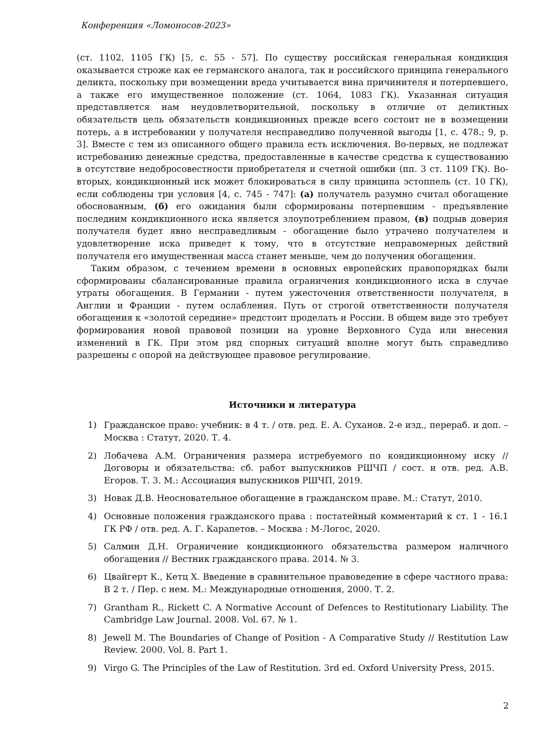Конференция «Ломоносов-2023»
(ст. 1102, 1105 ГК) [5, с. 55 - 57]. По существу российская генеральная кондикция оказывается строже как ее германского аналога, так и российского принципа генерального деликта, поскольку при возмещении вреда учитывается вина причинителя и потерпевшего, а также его имущественное положение (ст. 1064, 1083 ГК). Указанная ситуация представляется нам неудовлетворительной, поскольку в отличие от деликтных обязательств цель обязательств кондикционных прежде всего состоит не в возмещении потерь, а в истребовании у получателя несправедливо полученной выгоды [1, с. 478.; 9, p. 3]. Вместе с тем из описанного общего правила есть исключения. Во-первых, не подлежат истребованию денежные средства, предоставленные в качестве средства к существованию в отсутствие недобросовестности приобретателя и счетной ошибки (пп. 3 ст. 1109 ГК). Во-вторых, кондикционный иск может блокироваться в силу принципа эстоппель (ст. 10 ГК), если соблюдены три условия [4, с. 745 - 747]: (а) получатель разумно считал обогащение обоснованным, (б) его ожидания были сформированы потерпевшим - предъявление последним кондикционного иска является злоупотреблением правом, (в) подрыв доверия получателя будет явно несправедливым - обогащение было утрачено получателем и удовлетворение иска приведет к тому, что в отсутствие неправомерных действий получателя его имущественная масса станет меньше, чем до получения обогащения.
Таким образом, с течением времени в основных европейских правопорядках были сформированы сбалансированные правила ограничения кондикционного иска в случае утраты обогащения. В Германии - путем ужесточения ответственности получателя, в Англии и Франции - путем ослабления. Путь от строгой ответственности получателя обогащения к «золотой середине» предстоит проделать и России. В общем виде это требует формирования новой правовой позиции на уровне Верховного Суда или внесения изменений в ГК. При этом ряд спорных ситуаций вполне могут быть справедливо разрешены с опорой на действующее правовое регулирование.
Источники и литература
1) Гражданское право: учебник: в 4 т. / отв. ред. Е. А. Суханов. 2-е изд., перераб. и доп. – Москва : Статут, 2020. Т. 4.
2) Лобачева А.М. Ограничения размера истребуемого по кондикционному иску // Договоры и обязательства: сб. работ выпускников РШЧП / сост. и отв. ред. А.В. Егоров. Т. 3. М.: Ассоциация выпускников РШЧП, 2019.
3) Новак Д.В. Неосновательное обогащение в гражданском праве. М.: Статут, 2010.
4) Основные положения гражданского права : постатейный комментарий к ст. 1 - 16.1 ГК РФ / отв. ред. А. Г. Карапетов. – Москва : М-Логос, 2020.
5) Салмин Д.Н. Ограничение кондикционного обязательства размером наличного обогащения // Вестник гражданского права. 2014. № 3.
6) Цвайгерт К., Кетц Х. Введение в сравнительное правоведение в сфере частного права: В 2 т. / Пер. с нем. М.: Международные отношения, 2000. Т. 2.
7) Grantham R., Rickett C. A Normative Account of Defences to Restitutionary Liability. The Cambridge Law Journal. 2008. Vol. 67. № 1.
8) Jewell M. The Boundaries of Change of Position - A Comparative Study // Restitution Law Review. 2000. Vol. 8. Part 1.
9) Virgo G. The Principles of the Law of Restitution. 3rd ed. Oxford University Press, 2015.
2